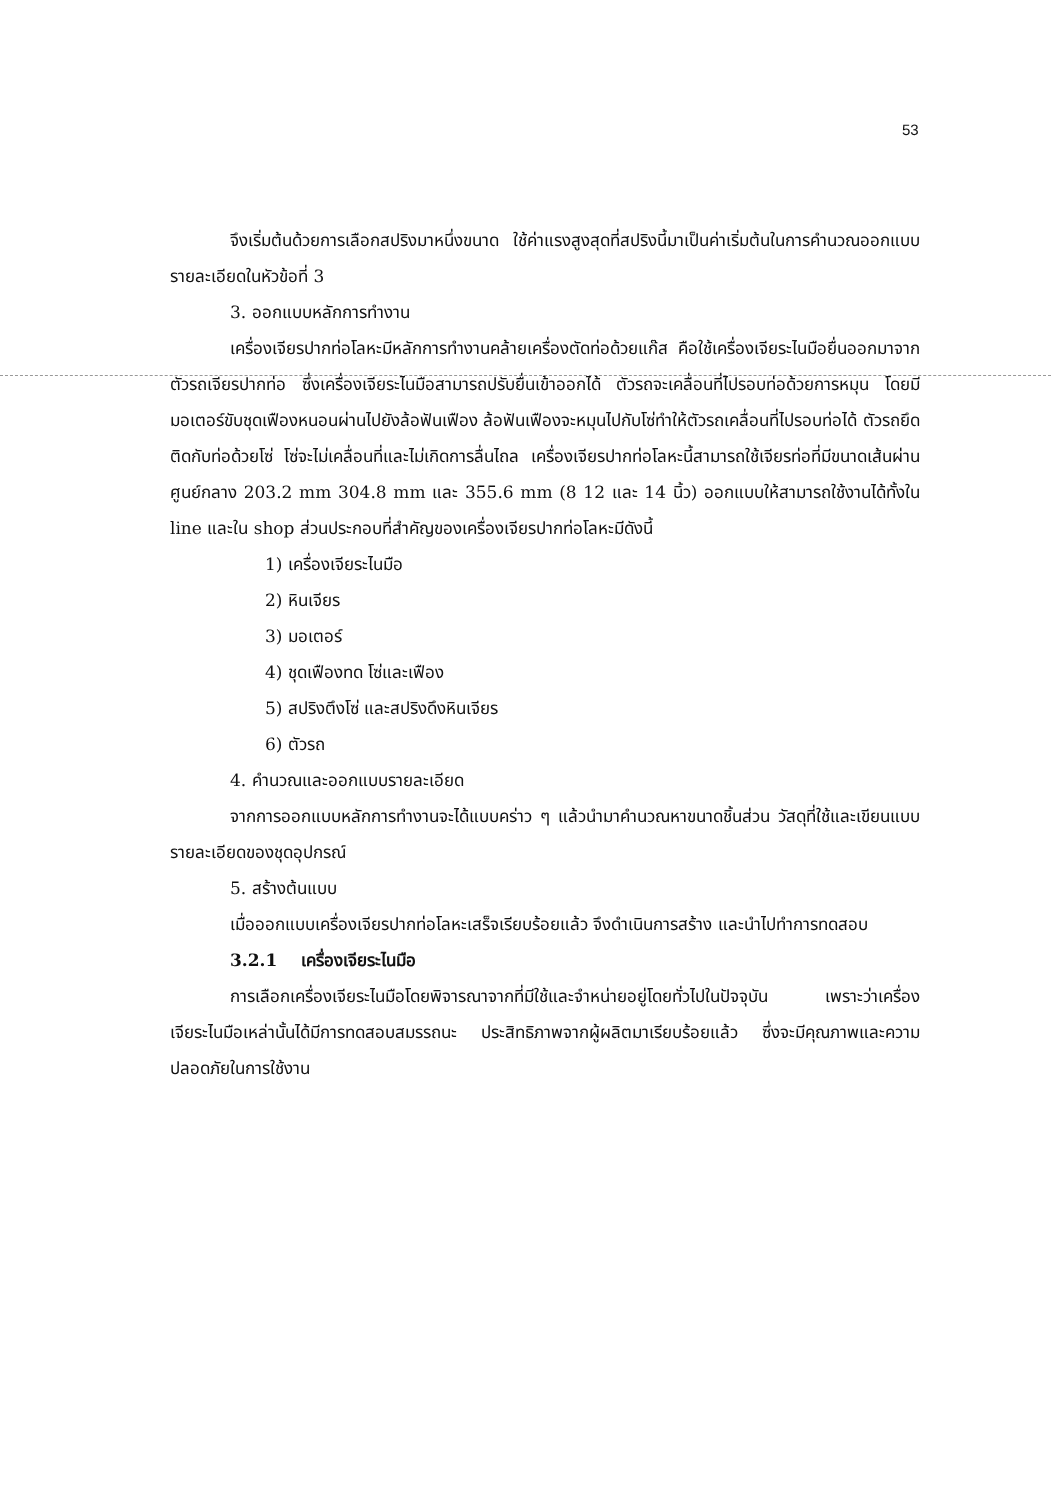53
จึงเริ่มต้นด้วยการเลือกสปริงมาหนึ่งขนาด ใช้ค่าแรงสูงสุดที่สปริงนี้มาเป็นค่าเริ่มต้นในการคำนวณออกแบบ รายละเอียดในหัวข้อที่ 3
3. ออกแบบหลักการทำงาน
เครื่องเจียรปากท่อโลหะมีหลักการทำงานคล้ายเครื่องตัดท่อด้วยแก๊ส คือใช้เครื่องเจียระไนมือยื่นออกมาจากตัวรถเจียรปากท่อ ซึ่งเครื่องเจียระไนมือสามารถปรับยื่นเข้าออกได้ ตัวรถจะเคลื่อนที่ไปรอบท่อด้วยการหมุน โดยมีมอเตอร์ขับชุดเฟืองหนอนผ่านไปยังล้อฟันเฟือง ล้อฟันเฟืองจะหมุนไปกับโซ่ทำให้ตัวรถเคลื่อนที่ไปรอบท่อได้ ตัวรถยึดติดกับท่อด้วยโซ่ โซ่จะไม่เคลื่อนที่และไม่เกิดการลื่นไถล เครื่องเจียรปากท่อโลหะนี้สามารถใช้เจียรท่อที่มีขนาดเส้นผ่านศูนย์กลาง 203.2 mm 304.8 mm และ 355.6 mm (8 12 และ 14 นิ้ว) ออกแบบให้สามารถใช้งานได้ทั้งใน line และใน shop ส่วนประกอบที่สำคัญของเครื่องเจียรปากท่อโลหะมีดังนี้
1) เครื่องเจียระไนมือ
2) หินเจียร
3) มอเตอร์
4) ชุดเฟืองทด โซ่และเฟือง
5) สปริงตึงโซ่ และสปริงดึงหินเจียร
6) ตัวรถ
4. คำนวณและออกแบบรายละเอียด
จากการออกแบบหลักการทำงานจะได้แบบคร่าว ๆ แล้วนำมาคำนวณหาขนาดชิ้นส่วน วัสดุที่ใช้และเขียนแบบรายละเอียดของชุดอุปกรณ์
5. สร้างต้นแบบ
เมื่อออกแบบเครื่องเจียรปากท่อโลหะเสร็จเรียบร้อยแล้ว จึงดำเนินการสร้าง และนำไปทำการทดสอบ
3.2.1 เครื่องเจียระไนมือ
การเลือกเครื่องเจียระไนมือโดยพิจารณาจากที่มีใช้และจำหน่ายอยู่โดยทั่วไปในปัจจุบัน เพราะว่าเครื่องเจียระไนมือเหล่านั้นได้มีการทดสอบสมรรถนะ ประสิทธิภาพจากผู้ผลิตมาเรียบร้อยแล้ว ซึ่งจะมีคุณภาพและความปลอดภัยในการใช้งาน